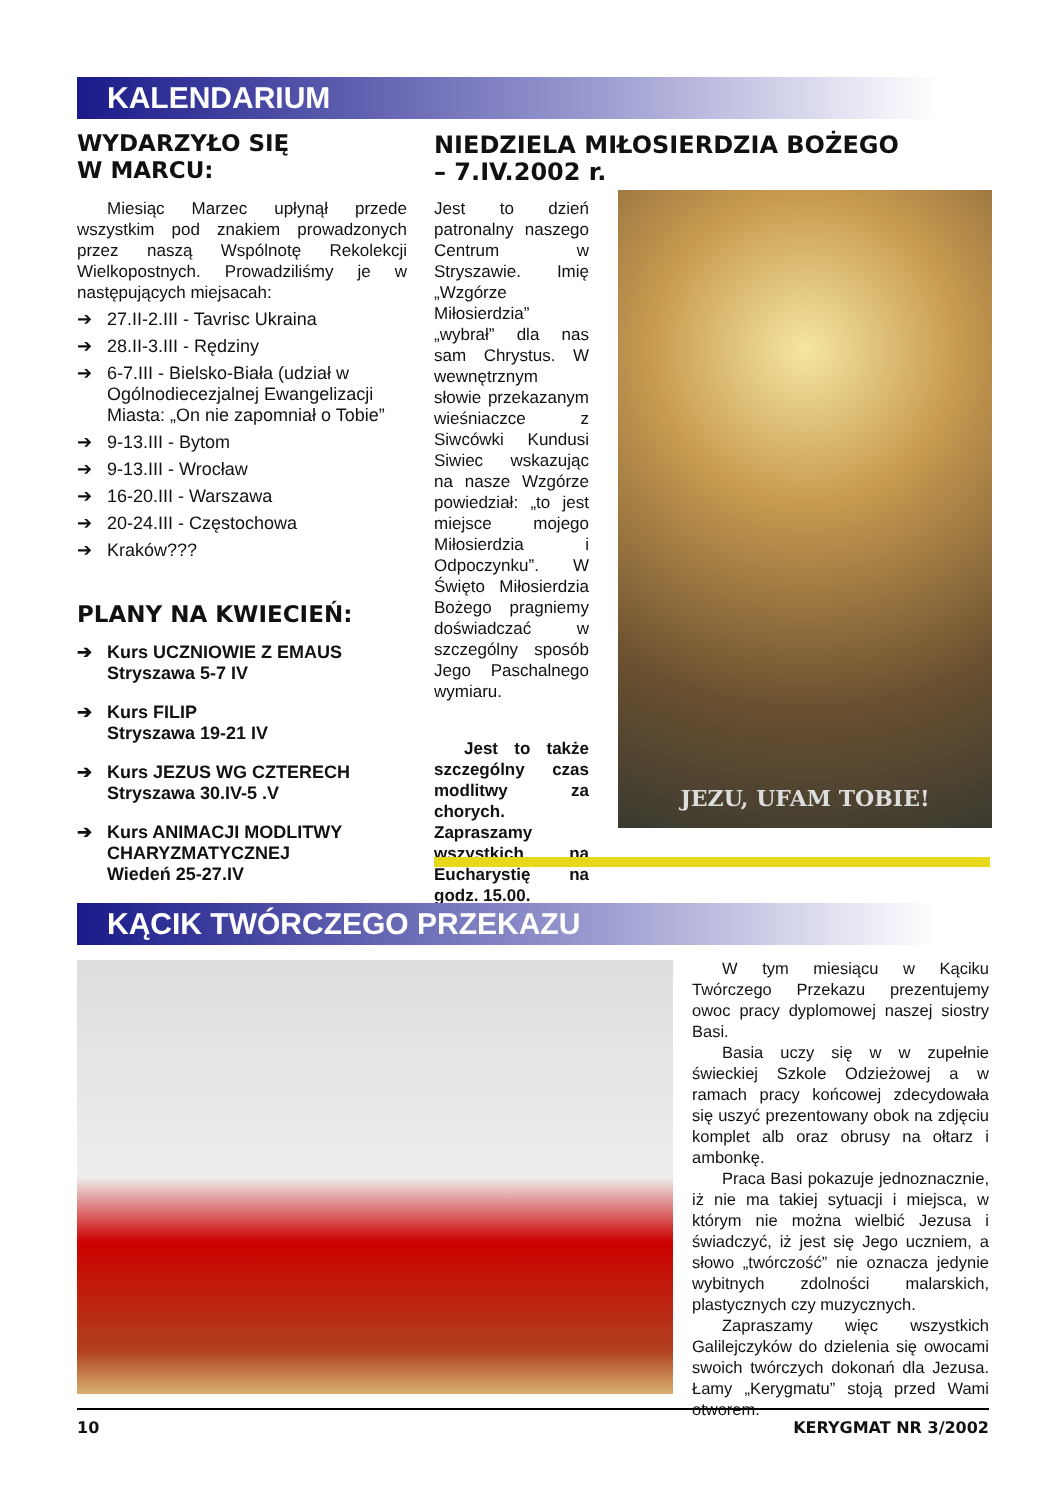KALENDARIUM
WYDARZYŁO SIĘ
W MARCU:
Miesiąc Marzec upłynął przede wszystkim pod znakiem prowadzonych przez naszą Wspólnotę Rekolekcji Wielkopostnych. Prowadziliśmy je w następujących miejsacah:
➔ 27.II-2.III - Tavrisc Ukraina
➔ 28.II-3.III - Rędziny
➔ 6-7.III - Bielsko-Biała (udział w Ogólnodiecezjalnej Ewangelizacji Miasta: „On nie zapomniał o Tobie”
➔ 9-13.III - Bytom
➔ 9-13.III - Wrocław
➔ 16-20.III - Warszawa
➔ 20-24.III - Częstochowa
➔ Kraków???
PLANY NA KWIECIEŃ:
➔ Kurs UCZNIOWIE Z EMAUS
Stryszawa 5-7 IV
➔ Kurs FILIP
Stryszawa 19-21 IV
➔ Kurs JEZUS WG CZTERECH
Stryszawa 30.IV-5 .V
➔ Kurs ANIMACJI MODLITWY CHARYZMATYCZNEJ
Wiedeń 25-27.IV
NIEDZIELA MIŁOSIERDZIA BOŻEGO
– 7.IV.2002 r.
Jest to dzień patronalny naszego Centrum w Stryszawie. Imię „Wzgórze Miłosierdzia” „wybrał” dla nas sam Chrystus. W wewnętrznym słowie przekazanym wieśniaczce z Siwcówki Kundusi Siwiec wskazując na nasze Wzgórze powiedział: „to jest miejsce mojego Miłosierdzia i Odpoczynku”. W Święto Miłosierdzia Bożego pragniemy doświadczać w szczególny sposób Jego Paschalnego wymiaru.
Jest to także szczególny czas modlitwy za chorych. Zapraszamy wszystkich na Eucharystię na godz. 15.00.
JEZU, UFAM TOBIE!
KĄCIK TWÓRCZEGO PRZEKAZU
W tym miesiącu w Kąciku Twórczego Przekazu prezentujemy owoc pracy dyplomowej naszej siostry Basi.
Basia uczy się w w zupełnie świeckiej Szkole Odzieżowej a w ramach pracy końcowej zdecydowała się uszyć prezentowany obok na zdjęciu komplet alb oraz obrusy na ołtarz i ambonkę.
Praca Basi pokazuje jednoznacznie, iż nie ma takiej sytuacji i miejsca, w którym nie można wielbić Jezusa i świadczyć, iż jest się Jego uczniem, a słowo „twórczość” nie oznacza jedynie wybitnych zdolności malarskich, plastycznych czy muzycznych.
Zapraszamy więc wszystkich Galilejczyków do dzielenia się owocami swoich twórczych dokonań dla Jezusa. Łamy „Kerygmatu” stoją przed Wami otworem.
10 KERYGMAT NR 3/2002